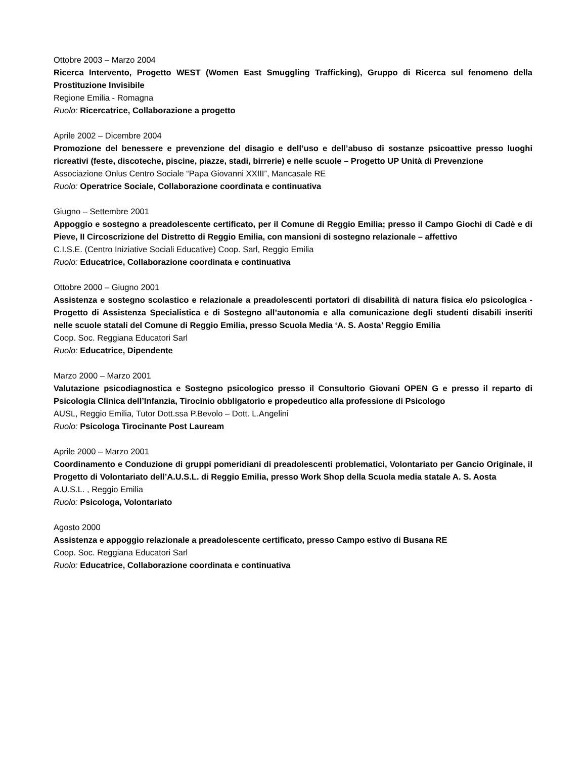Ottobre 2003 – Marzo 2004
Ricerca Intervento, Progetto WEST (Women East Smuggling Trafficking), Gruppo di Ricerca sul fenomeno della Prostituzione Invisibile
Regione Emilia - Romagna
Ruolo: Ricercatrice, Collaborazione a progetto
Aprile 2002 – Dicembre 2004
Promozione del benessere e prevenzione del disagio e dell’uso e dell’abuso di sostanze psicoattive presso luoghi ricreativi (feste, discoteche, piscine, piazze, stadi, birrerie) e nelle scuole – Progetto UP Unità di Prevenzione
Associazione Onlus Centro Sociale “Papa Giovanni XXIII”, Mancasale RE
Ruolo: Operatrice Sociale, Collaborazione coordinata e continuativa
Giugno – Settembre 2001
Appoggio e sostegno a preadolescente certificato, per il Comune di Reggio Emilia; presso il Campo Giochi di Cadè e di Pieve, II Circoscrizione del Distretto di Reggio Emilia, con mansioni di sostegno relazionale – affettivo
C.I.S.E. (Centro Iniziative Sociali Educative) Coop. Sarl, Reggio Emilia
Ruolo: Educatrice, Collaborazione coordinata e continuativa
Ottobre 2000 – Giugno 2001
Assistenza e sostegno scolastico e relazionale a preadolescenti portatori di disabilità di natura fisica e/o psicologica - Progetto di Assistenza Specialistica e di Sostegno all’autonomia e alla comunicazione degli studenti disabili inseriti nelle scuole statali del Comune di Reggio Emilia, presso Scuola Media ‘A. S. Aosta’ Reggio Emilia
Coop. Soc. Reggiana Educatori Sarl
Ruolo: Educatrice, Dipendente
Marzo 2000 – Marzo 2001
Valutazione psicodiagnostica e Sostegno psicologico presso il Consultorio Giovani OPEN G e presso il reparto di Psicologia Clinica dell’Infanzia, Tirocinio obbligatorio e propedeutico alla professione di Psicologo
AUSL, Reggio Emilia, Tutor Dott.ssa P.Bevolo – Dott. L.Angelini
Ruolo: Psicologa Tirocinante Post Lauream
Aprile 2000 – Marzo 2001
Coordinamento e Conduzione di gruppi pomeridiani di preadolescenti problematici, Volontariato per Gancio Originale, il Progetto di Volontariato dell’A.U.S.L. di Reggio Emilia, presso Work Shop della Scuola media statale A. S. Aosta
A.U.S.L. , Reggio Emilia
Ruolo: Psicologa, Volontariato
Agosto 2000
Assistenza e appoggio relazionale a preadolescente certificato, presso Campo estivo di Busana RE
Coop. Soc. Reggiana Educatori Sarl
Ruolo: Educatrice, Collaborazione coordinata e continuativa